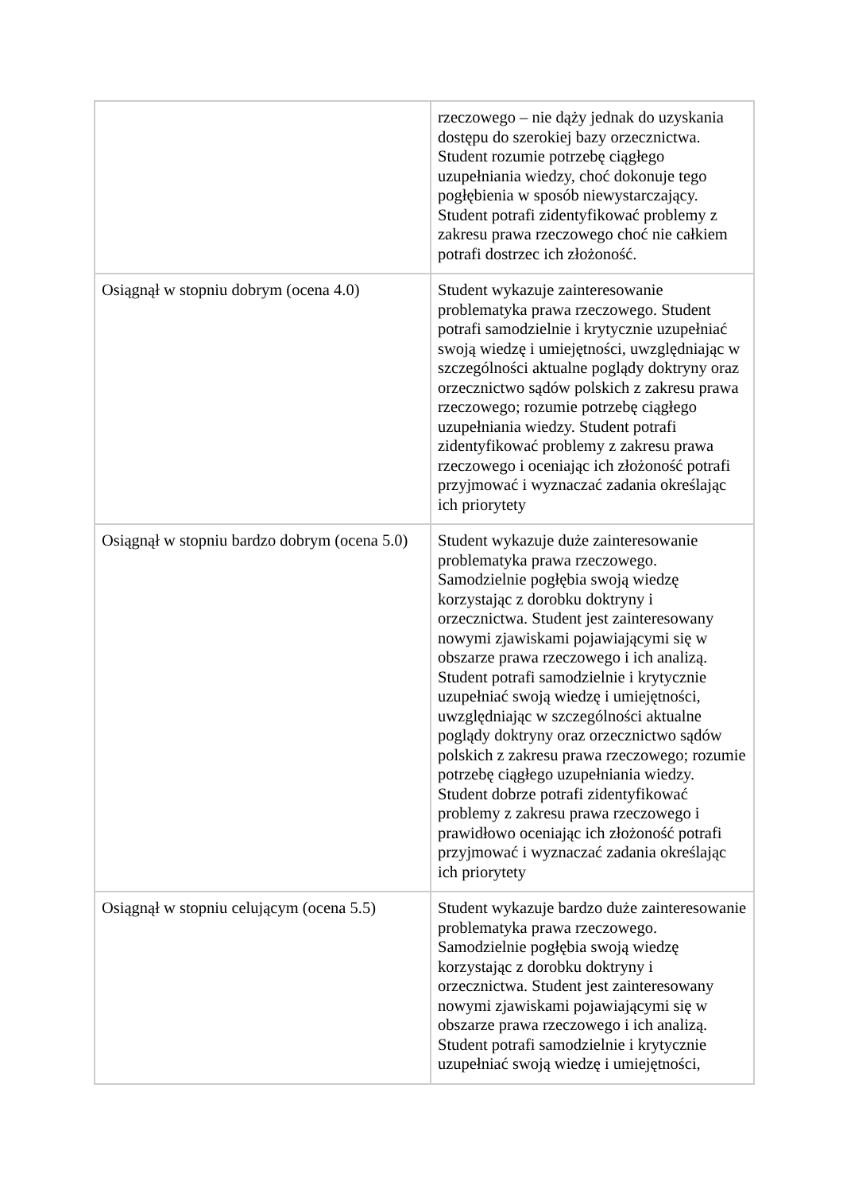| | rzeczowego – nie dąży jednak do uzyskania dostępu do szerokiej bazy orzecznictwa. Student rozumie potrzebę ciągłego uzupełniania wiedzy, choć dokonuje tego pogłębienia w sposób niewystarczający. Student potrafi zidentyfikować problemy z zakresu prawa rzeczowego choć nie całkiem potrafi dostrzec ich złożoność. |
| Osiągnął w stopniu dobrym (ocena 4.0) | Student wykazuje zainteresowanie problematyka prawa rzeczowego. Student potrafi samodzielnie i krytycznie uzupełniać swoją wiedzę i umiejętności, uwzględniając w szczególności aktualne poglądy doktryny oraz orzecznictwo sądów polskich z zakresu prawa rzeczowego; rozumie potrzebę ciągłego uzupełniania wiedzy. Student potrafi zidentyfikować problemy z zakresu prawa rzeczowego i oceniając ich złożoność potrafi przyjmować i wyznaczać zadania określając ich priorytety |
| Osiągnął w stopniu bardzo dobrym (ocena 5.0) | Student wykazuje duże zainteresowanie problematyka prawa rzeczowego. Samodzielnie pogłębia swoją wiedzę korzystając z dorobku doktryny i orzecznictwa. Student jest zainteresowany nowymi zjawiskami pojawiającymi się w obszarze prawa rzeczowego i ich analizą. Student potrafi samodzielnie i krytycznie uzupełniać swoją wiedzę i umiejętności, uwzględniając w szczególności aktualne poglądy doktryny oraz orzecznictwo sądów polskich z zakresu prawa rzeczowego; rozumie potrzebę ciągłego uzupełniania wiedzy. Student dobrze potrafi zidentyfikować problemy z zakresu prawa rzeczowego i prawidłowo oceniając ich złożoność potrafi przyjmować i wyznaczać zadania określając ich priorytety |
| Osiągnął w stopniu celującym (ocena 5.5) | Student wykazuje bardzo duże zainteresowanie problematyka prawa rzeczowego. Samodzielnie pogłębia swoją wiedzę korzystając z dorobku doktryny i orzecznictwa. Student jest zainteresowany nowymi zjawiskami pojawiającymi się w obszarze prawa rzeczowego i ich analizą. Student potrafi samodzielnie i krytycznie uzupełniać swoją wiedzę i umiejętności, |